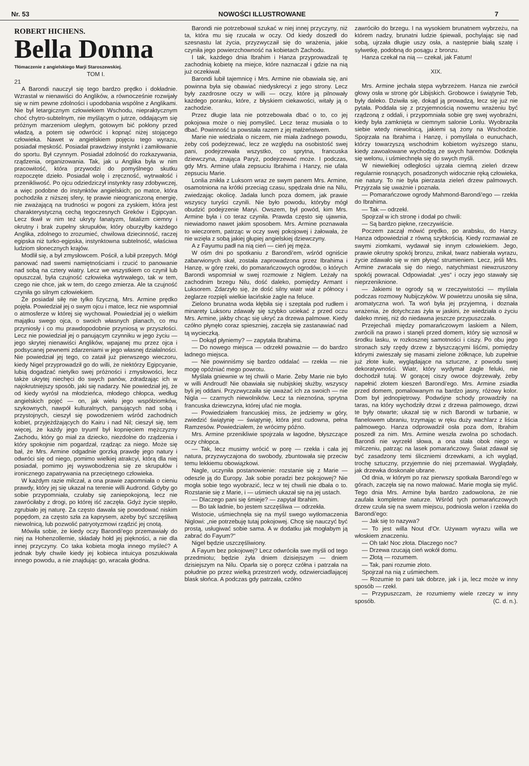Nr. 53 NOWOŚCI ILLUSTROWANE 7
ROBERT HICHENS.
Bella Donna
Tłómaczenie z angielskiego Marji Staroszewskiej.
TOM I.
21
A Barondi nauczył się tego bardzo prędko i dokładnie. Wzrastał w nienawiści do Anglików, a równocześnie rozwijały się w nim pewne zdolności i upodobania wspólne z Anglikami. Nie był letargicznym człowiekiem Wschodu, niepraktycznym choć chytro-subtelnym, nie myślącym o jutrze, oddającym się próżnym marzeniom uległym, gotowym bić pokłony przed władzą, a potem się odwrócić i kopnąć niżej stojącego człowieka. Nawet w angielskiem pojęciu tego wyrazu, posiadał męskość. Posiadał prawdziwy instynkt i zamiłowanie do sportu. Był czynnym. Posiadał zdolność do rozkazywania, rządzenia, organizowania. Tak, jak u Anglika była w nim pracowitość, która przywodzi do pomyślnego skutku rozpoczęte dzieło. Posiadał wolę i zręczność, wytrwałość i przenikliwość. Po ojcu odziedziczył instynkty rasy zdobywczej, a więc podobne do instynktów angielskich; po matce, która pochodziła z niższej sfery, tę prawie nieograniczoną energię, nie zważającą na trudności w pogoni za zyskiem, która jest charakterystyczną cechą tegoczesnych Greków i Egipcyan. Lecz tkwił w nim też ukryty fanatyzm, fatalizm ciemny i okrutny i brak zupełny skrupułów, który oburzyłby każdego Anglika, zdolnego to zrozumieć, chwilowa dziecinność, raczej egipska niż turko-egipska, instynktowna subtelność, właściwa ludziom słonecznych krajów.
Modlił się, a był zmysłowcem. Pościł, a lubił przepych. Mógł panować nad swemi namiętnościami i rzucić to panowanie nad sobą na cztery wiatry. Lecz we wszystkiem co czynił lub opuszczał, była czujność człowieka wytrwałego, tak w tem, czego nie chce, jak w tem, do czego zmierza. Ale ta czujność czyniła go silnym człowiekiem.
Że posiadał siłę nie tylko fizyczną, Mrs. Armine prędko pojęła. Powiedział jej o swym ojcu i matce, lecz nie wspomniał o atmosferze w której się wychował. Powiedział jej o wielkim majątku swego ojca, o swoich własnych planach, co mu przyniosły i co mu prawdopodobnie przyniosą w przyszłości. Lecz nie powiedział jej o panującym czynniku w jego życiu — jego skrytej nienawiści Anglików, wpajanej mu przez ojca i podsycanej pewnemi zdarzeniami w jego własnej działalności. Nie powiedział jej tego, co zataił już pierwszego wieczoru, kiedy Nigel przyprowadził go do willi, że niektórzy Egipcyanie, lubią dogadzać nietylko swej próżności i zmysłowości, lecz także ukrytej niechęci do swych panów, zdradzając ich w najokrutniejszy sposób, jaki się nadarzy. Nie powiedział jej, że od kiedy wyrósł na młodzieńca, młodego chłopca, według angielskich pojęć — on, jak wielu jego współziomków, szykownych, nawpół kulturalnych, panujących nad sobą i przystojnych, cieszył się powodzeniem wśród zachodnich kobiet, przyjeżdżających do Kairu i nad Nil; cieszył się, tem więcej, że każdy jego tryumf był kopnięciem mężczyzny Zachodu, który go miał za dziecko, niezdolne do rządzenia i który spokojnie nim pogardzał, rządząc za niego. Może się bał, że Mrs. Armine odgadnie gorzką prawdę jego natury i odwróci się od niego, pomimo wielkiej atrakcyi, którą dla niej posiadał, pomimo jej wyswobodzenia się ze skrupułów i ironicznego zapatrywania na przeciętnego człowieka.
W każdym razie milczał, a ona prawie zapomniała o cieniu prawdy, który jej się ukazał na terenie willi Audrond. Gdyby go sobie przypomniała, czułaby się zaniepokojoną, lecz nie zawróciłaby z drogi, po której iść zaczęła. Gdyż życie stępiło, zgrubiało jej naturę. Za często dawała się powodować niskim popędom, za często szła za kaprysem, ażeby być szczęśliwą niewolnicą, lub pozwolić patryotyzmowi rządzić jej cnotą.
Mówiła sobie, że kiedy oczy Barondi'ego przemawiały do niej na Hohenzollernie, składały hołd jej piękności, a nie dla innej przyczyny. Co taka kobieta mogła innego myśleć? A jednak były chwile kiedy jej kobieca intuicya poszukiwała innego powodu, a nie znajdując go, wracała głodna.
Barondi nie potrzebował szukać w niej innej przyczyny, niż ta, która mu się rzucała w oczy. Od kiedy doszedł do szesnastu lat życia, przyzwyczaił się do wrażenia, jakie czyniła jego powierzchowność na kobietach Zachodu.
I tak, każdego dnia Ibrahim i Hanza przyprowadzali tę zachodnią kobietę na miejce, które naznaczał i gdzie na nią już oczekiwał.
Barondi lubił tajemnicę i Mrs. Armine nie obawiała się, ani powinna była się obawiać niedyskrecyi z jego strony. Lecz były zazdrosne oczy w willi — oczy, które ją pilnowały każdego poranku, które, z błyskiem ciekawości, witały ją o zachodzie.
Przez długie lata nie potrzebowała dbać o to, co jej pokojowa może o niej pomyśleć. Lecz teraz musiała o to dbać. Powinność ta powstała razem z jej małżeństwem.
Marie nie wiedziała o niczem, nie miała żadnego powodu, żeby coś podejrzewać, lecz ze względu na osobistość swej pani, podejrzewała wszystko, co sprytna, francuska dziewczyna, znająca Paryż, podejrzewać może. I podczas, gdy Mrs. Armine ufała zepsuciu Ibrahima i Hanzy, nie ufała zepsuciu Marie.
Lonlia znikła z Luksorn wraz ze swym panem Mrs. Armine, osamotniona na krótki przeciąg czasu, spędzała dnie na Nilu, zwiedzając okolicę. Jadała lunch poza domem, jak prawie wszyscy turyści czynili. Nie było powodu, któryby mógł obudzić podejrzenie Maryi. Owszem, był powód, kim Mrs. Armine była i co teraz czyniła. Prawda często się ujawnia, niewiadomo nawet jakim sposobem. Mrs. Armine poznawała to wieczorem, patrząc w oczy swej pokojowej i żałowała, że nie wzięła z sobą jakiej głupiej angielskiej dziewczyny.
A z Fayumu padł na nią cień — cień jej męża.
W ośm dni po spotkaniu z Barondi'em, wśród ogniście zabarwionych skał, została zaprowadzona przez Ibrahima i Hanzę, w górę rzeki, do pomarańczowych ogrodów, o których Barondi wspomniał w swej rozmowie z Niglem. Leżały na zachodnim brzegu Nilu, dość daleko, pomiędzy Armant i Luksorem. Zdarzyło się, że dość silny wiatr wiał z północy i żeglarze rozpięli wielkie łacińskie żagle na feluce.
Zielono brunatna woda kłębiła się i szeptała pod rudłem i minarety Luksoru zdawały się szybko uciekać z przed oczu Mrs. Armine, jakby chcąc się ukryć za drzewa palmowe. Kiedy czółno płynęło coraz spieszniej, zaczęła się zastanawiać nad tą wycieczką.
— Dokąd płyniemy? — zapytała Ibrahima.
— Do nowego miejsca — odrzekł poważnie — do bardzo ładnego miejsca.
— Nie powinniśmy się bardzo oddalać — rzekła — nie mogę opóźniać mego powrotu.
Myślała gniewnie w tej chwili o Marie. Żeby Marie nie było w willi Androud! Nie obawiała się nubijskiej służby, wszyscy byli jej oddani. Przyzwyczaiła się uważać ich za swoich — nie Nigla — czarnych niewolników. Lecz ta nieznośna, sprytna francuska dziewczyna, której ufać nie mogła.
— Powiedziałem francuskiej miss, że jedziemy w góry, zwiedzić świątynię — świątynię, która jest cudowna, pełna Ramzesów. Powiedziałem, że wrócimy późno.
Mrs. Armine przenikliwie spojrzała w łagodne, błyszczące oczy chłopca.
— Tak, lecz musimy wrócić w porę — rzekła i cała jej natura, przyzwyczajona do swobody, zbuntowała się przeciw temu lekkiemu obowiązkowi.
Nagle, uczyniła postanowienie: rozstanie się z Marie — odeszle ją do Europy. Jak sobie poradzi bez pokojowej? Nie mogła sobie tego wyobrazić, lecz w tej chwili nie dbała o to. Rozstanie się z Marie, i — uśmiech ukazał się na jej ustach.
— Dlaczego pani się śmieje? — zapytał Ibrahim.
— Bo tak ładnie, bo jestem szczęśliwa — odrzekła.
Wistocie, uśmiechnęła się na myśl swego wytłomaczenia Niglowi: „nie potrzebuję tutaj pokojowej. Chcę się nauczyć być prostą, usługiwać sobie sama. A w dodatku jak mogłabym ją zabrać do Fayum?“
Nigel będzie uszczęśliwiony.
A Fayum bez pokojowej? Lecz odwróciła swe myśli od tego przedmiotu; będzie żyła dniem dzisiejszym — dniem dzisiejszym na Nilu. Oparła się o poręcz czółna i patrzała na południe po przez wielką przestrzeń wody, odzwierciadlającej blask słońca. A podczas gdy patrzała, czółno
zawróciło do brzegu. I na wysokiem brunatnem wybrzeżu, na którem nadzy, brunatni ludzie śpiewali, pochylając się nad sobą, ujrzała długie uszy osła, a następnie białą szatę i sylwetkę, podobną do posągu z bronzu.
Hanza czekał na nią — czekał, jak Fatum!
XIX.
Mrs. Armine jechała stępa wybrzeżem. Hanza nie zwrócił głowy osła w stronę gór Libijskich. Grobowce i świątynie Teb, były daleko. Dziwiła się, dokąd ją prowadzą, lecz się już nie pytała. Poddała się z przyjemnością nowemu wrażeniu być rządzoną z oddali, i przypomniała sobie grę swej wyobraźni, kiedy była zamknięta w ciemnym salonie Lonlu. Wyobraziła siebie wtedy niewolnicą, jakiemi są żony na Wschodzie. Spojrzała na Ibrahima i Hanzę, i pomyślała o eunuchach, którzy towarzyszą wschodnim kobietom wyższego stanu, kiedy zawoalowane wychodzą ze swych haremów. Dotknęła się welonu, i uśmiechnęła się do swych myśli.
W niewielkiej odległości ujrzała ciemną zieleń drzew regularnie rosnących, posadzonych widocznie ręką człowieka, nie natury. To nie była pierzasta zieleń drzew palmowych. Przyjrzała się uważnie i poznała.
— Pomarańczowe ogrody Mahmond-Barondi'ego — rzekła do Ibrahima.
— Tak — odrzekł.
Spojrzał w ich stronę i dodał po chwili:
— Są bardzo piękne, rzeczywiście.
Poczem zaczął mówić prędko, po arabsku, do Hanzy. Hanza odpowiedział z równą szybkością. Kiedy rozmawiał ze swymi ziomkami, wydawał się innym człowiekiem. Jego, prawie okrutny spokój bronzu, znikał, twarz nabierała wyrazu, życie zdawało się w nim płynąć strumieniem. Lecz, jeśli Mrs. Armine zwracała się do niego, natychmiast niewzruszony spokój powracał. Odpowiadał: „yes“ i oczy jego stawały się nieprzeniknione.
— Jakiemi te ogrody są w rzeczywistości — myślała podczas rozmowy Nubijczyków. W powietrzu unosiła się silna, aromatyczna woń. Ta woń była jej przyjemną, i doznała wrażenia, że dotychczas żyła w jaskini, że wiedziała o życiu daleko mniej, niż do niedawna jeszcze przypuszczała.
Przejechali między pomarańczowym laskiem a Nilem, zwrócili na prawo i stanęli przed domem, który się wznosił w środku lasku, w rozkosznej samotności i ciszy. Po obu jego stronach szły rzędy drzew z błyszczącymi liśćmi, pomiędzy którymi zwieszały się masami zielone żółknące, lub zupełnie już złote kule, wyglądające na sztuczne, z powodu swej dekoratywności. Wiatr, który wydymał żagle feluki, nie dochodził tutaj. W gorącej ciszy owoce dojrzewały, żeby napełnić złotem kieszeń Barondi'ego. Mrs. Armine zsiadła przed domem, pomalowanym na bardzo jasny, różowy kolor. Dom był jednopiętrowy. Podwójne schody prowadziły na taras, na który wychodziły drzwi z drzewa palmowego, drzwi te były otwarte; ukazał się w nich Barondi w turbanie, w flanelowem ubraniu, trzymając w ręku duży wachlarz z liścia palmowego. Hanza odprowadził osła poza dom, Ibrahim poszedł za nim. Mrs. Armine weszła zwolna po schodach. Barondi nie wyrzekł słowa, a ona stała obok niego w milczeniu, patrząc na lasek pomarańczowy. Świat zdawał się być zasadzony temi śliczniemi drzewkami, a ich wygląd, trochę sztuczny, przyjemnie do niej przemawiał. Wyglądały, jak drzewka doskonale ubrane.
Od dnia, w którym po raz pierwszy spotkała Barondi'ego w górach, zaczęła się na nowo malować. Marie mogła się mylić. Tego dnia Mrs. Armine była bardzo zadowolona, że nie zaufała kompletnie naturze. Wśród tych pomarańczowych drzew czuła się na swem miejscu, podniosła welon i rzekła do Barondi'ego:
— Jak się to nazywa?
— To jest willa Nout d'Or. Używam wyrazu willa we włoskiem znaczeniu.
— Oh tak! Noc złota. Dlaczego noc?
— Drzewa rzucają cień wokół domu.
— Złotą — rozumem.
— Tak, pani rozumie złoto.
Spojrzał na nią z uśmiechem.
— Rozumie to pani tak dobrze, jak i ja, lecz może w inny sposób — rzekł.
— Przypuszczam, że rozumiemy wiele rzeczy w inny sposób. (C. d. n.).